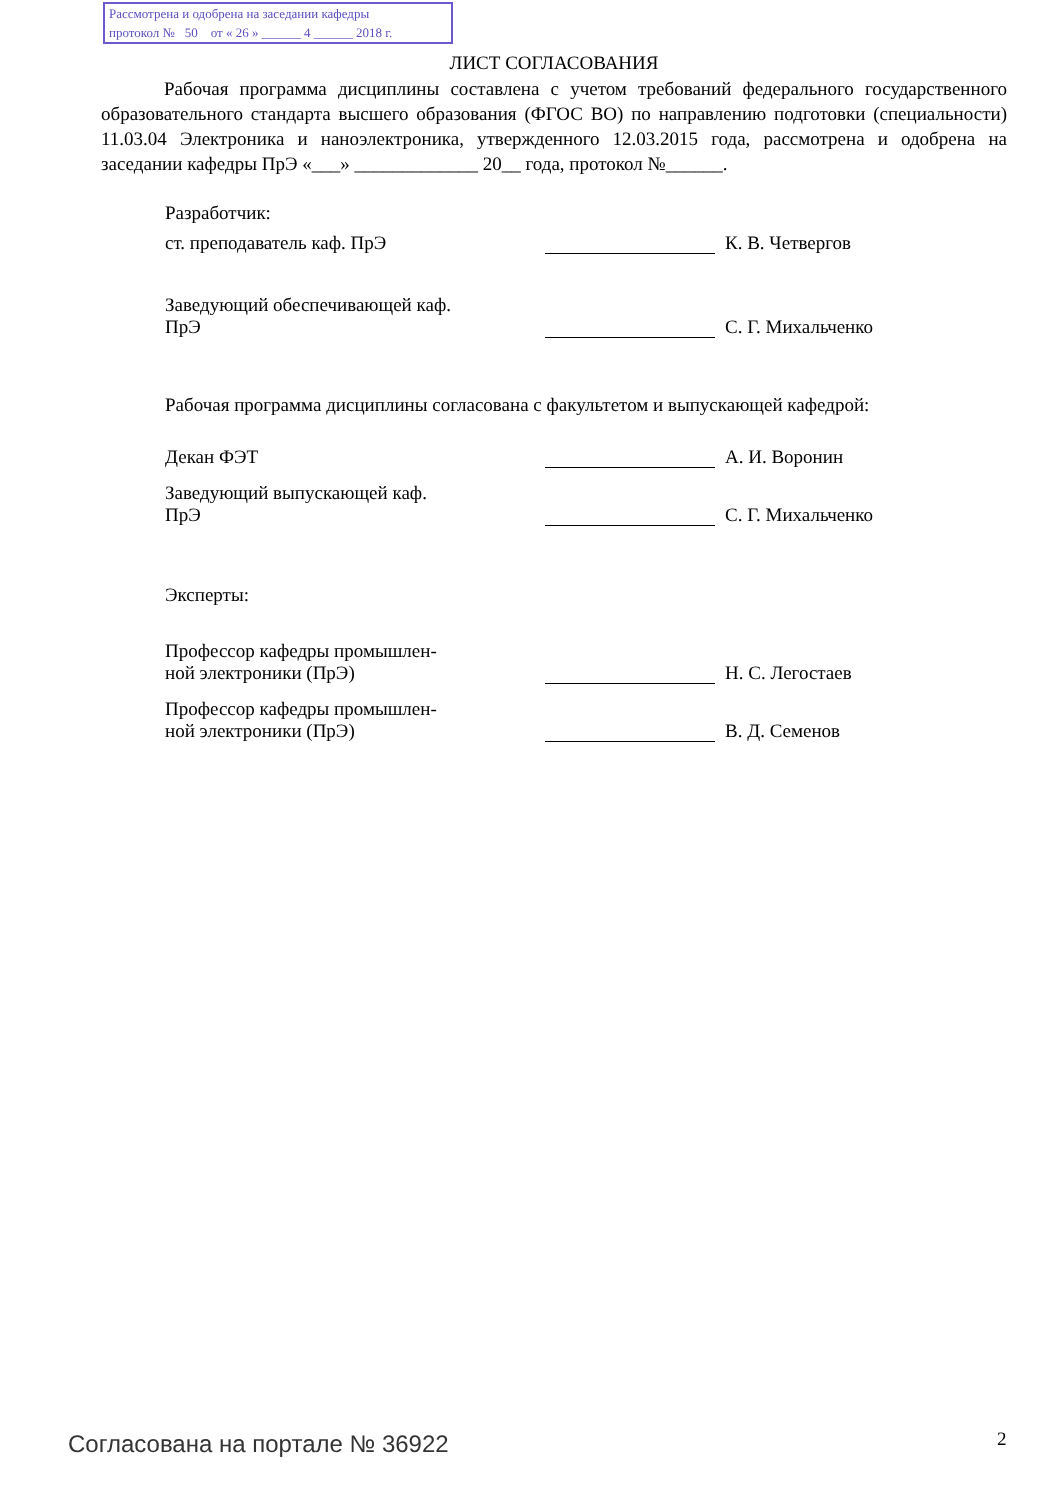Рассмотрена и одобрена на заседании кафедры
протокол № 50 от « 26 » ______ 4 ______ 2018 г.
ЛИСТ СОГЛАСОВАНИЯ
Рабочая программа дисциплины составлена с учетом требований федерального государственного образовательного стандарта высшего образования (ФГОС ВО) по направлению подготовки (специальности) 11.03.04 Электроника и наноэлектроника, утвержденного 12.03.2015 года, рассмотрена и одобрена на заседании кафедры ПрЭ «___» _____________ 20__ года, протокол №______.
Разработчик:
ст. преподаватель каф. ПрЭ К. В. Четвергов
Заведующий обеспечивающей каф.
ПрЭ
С. Г. Михальченко
Рабочая программа дисциплины согласована с факультетом и выпускающей кафедрой:
Декан ФЭТ А. И. Воронин
Заведующий выпускающей каф.
ПрЭ
С. Г. Михальченко
Эксперты:
Профессор кафедры промышлен-
ной электроники (ПрЭ)
Н. С. Легостаев
Профессор кафедры промышлен-
ной электроники (ПрЭ)
В. Д. Семенов
Согласована на портале № 36922 2